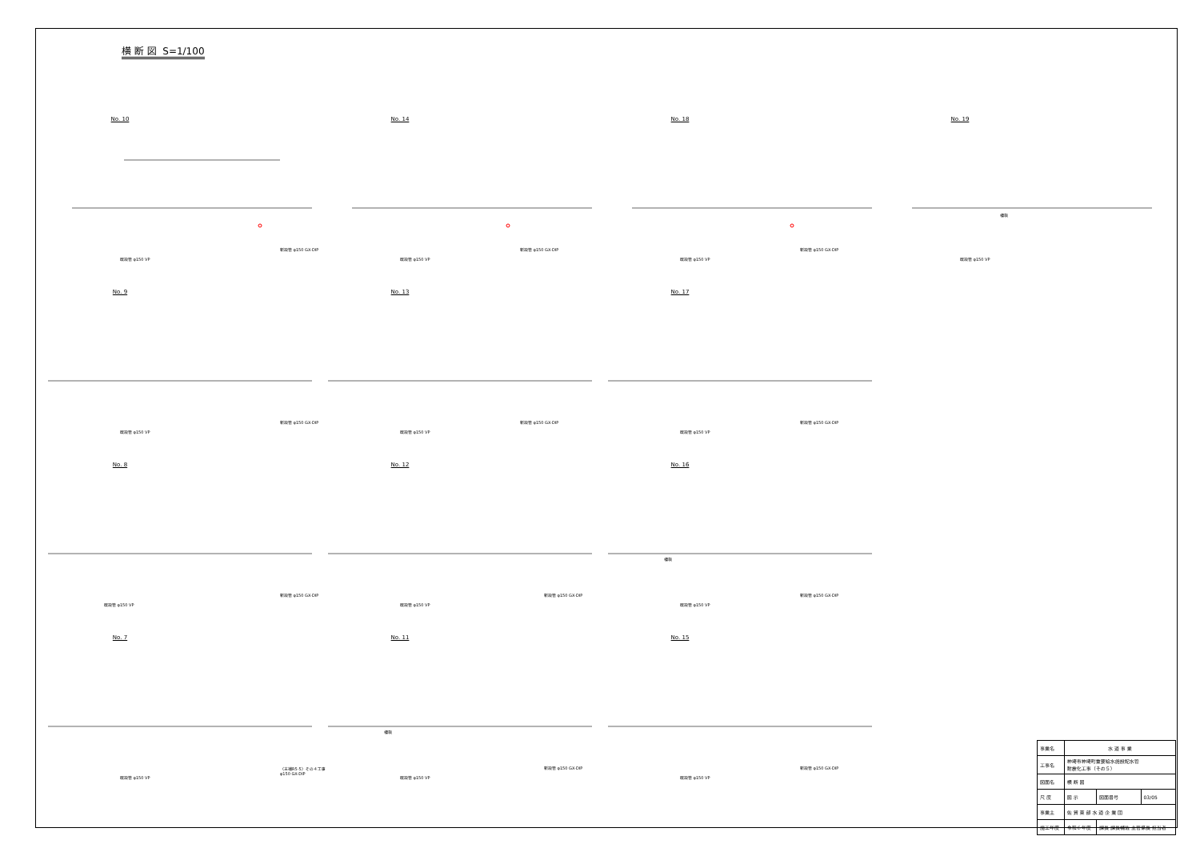横 断 図 S=1/100
No. 10
既設管 φ150 VP
新設管 φ150 GX-DIP
No. 14
既設管 φ150 VP
新設管 φ150 GX-DIP
No. 18
既設管 φ150 VP
新設管 φ150 GX-DIP
No. 19
既設管 φ150 VP
植栽
No. 9
既設管 φ150 VP
新設管 φ150 GX-DIP
No. 13
既設管 φ150 VP
新設管 φ150 GX-DIP
No. 17
既設管 φ150 VP
新設管 φ150 GX-DIP
No. 8
既設管 φ150 VP
新設管 φ150 GX-DIP
No. 12
既設管 φ150 VP
新設管 φ150 GX-DIP
No. 16
既設管 φ150 VP
新設管 φ150 GX-DIP
植栽
No. 7
既設管 φ150 VP
〈末補R5-5〉その４工事 φ150 GX-DIP
No. 11
既設管 φ150 VP
新設管 φ150 GX-DIP
植栽
No. 15
既設管 φ150 VP
新設管 φ150 GX-DIP
| 事業名 | 水 道 事 業 | | |
| 工事名 | 神埼市神埼町重要給水施設配水管 耐震化工事（その５） | | |
| 図面名 | 横 断 図 | | |
| 尺 度 | 図 示 | 図面番号 | 03/05 |
| 事業主 | 佐 賀 東 部 水 道 企 業 団 | | |
| 施工年度 | 令和６年度 | 課長 課長補佐 主管係長 担当者 | |